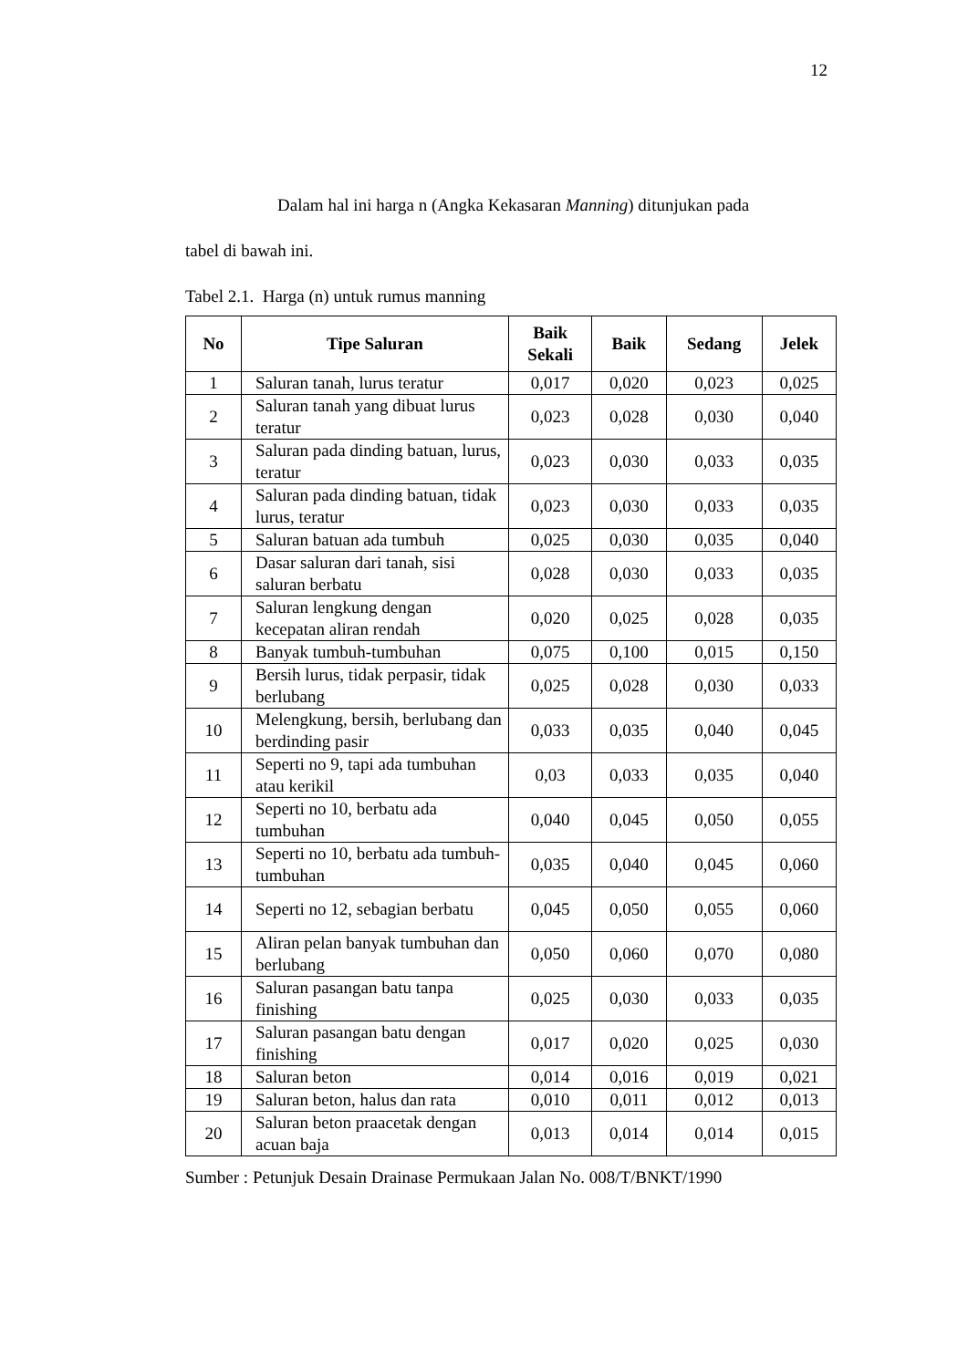12
Dalam hal ini harga n (Angka Kekasaran Manning) ditunjukan pada
tabel di bawah ini.
Tabel 2.1. Harga (n) untuk rumus manning
| No | Tipe Saluran | Baik Sekali | Baik | Sedang | Jelek |
| --- | --- | --- | --- | --- | --- |
| 1 | Saluran tanah, lurus teratur | 0,017 | 0,020 | 0,023 | 0,025 |
| 2 | Saluran tanah yang dibuat lurus teratur | 0,023 | 0,028 | 0,030 | 0,040 |
| 3 | Saluran pada dinding batuan, lurus, teratur | 0,023 | 0,030 | 0,033 | 0,035 |
| 4 | Saluran pada dinding batuan, tidak lurus, teratur | 0,023 | 0,030 | 0,033 | 0,035 |
| 5 | Saluran batuan ada tumbuh | 0,025 | 0,030 | 0,035 | 0,040 |
| 6 | Dasar saluran dari tanah, sisi saluran berbatu | 0,028 | 0,030 | 0,033 | 0,035 |
| 7 | Saluran lengkung dengan kecepatan aliran rendah | 0,020 | 0,025 | 0,028 | 0,035 |
| 8 | Banyak tumbuh-tumbuhan | 0,075 | 0,100 | 0,015 | 0,150 |
| 9 | Bersih lurus, tidak perpasir, tidak berlubang | 0,025 | 0,028 | 0,030 | 0,033 |
| 10 | Melengkung, bersih, berlubang dan berdinding pasir | 0,033 | 0,035 | 0,040 | 0,045 |
| 11 | Seperti no 9, tapi ada tumbuhan atau kerikil | 0,03 | 0,033 | 0,035 | 0,040 |
| 12 | Seperti no 10, berbatu ada tumbuhan | 0,040 | 0,045 | 0,050 | 0,055 |
| 13 | Seperti no 10, berbatu ada tumbuh-tumbuhan | 0,035 | 0,040 | 0,045 | 0,060 |
| 14 | Seperti no 12, sebagian berbatu | 0,045 | 0,050 | 0,055 | 0,060 |
| 15 | Aliran pelan banyak tumbuhan dan berlubang | 0,050 | 0,060 | 0,070 | 0,080 |
| 16 | Saluran pasangan batu tanpa finishing | 0,025 | 0,030 | 0,033 | 0,035 |
| 17 | Saluran pasangan batu dengan finishing | 0,017 | 0,020 | 0,025 | 0,030 |
| 18 | Saluran beton | 0,014 | 0,016 | 0,019 | 0,021 |
| 19 | Saluran beton, halus dan rata | 0,010 | 0,011 | 0,012 | 0,013 |
| 20 | Saluran beton praacetak dengan acuan baja | 0,013 | 0,014 | 0,014 | 0,015 |
Sumber : Petunjuk Desain Drainase Permukaan Jalan No. 008/T/BNKT/1990